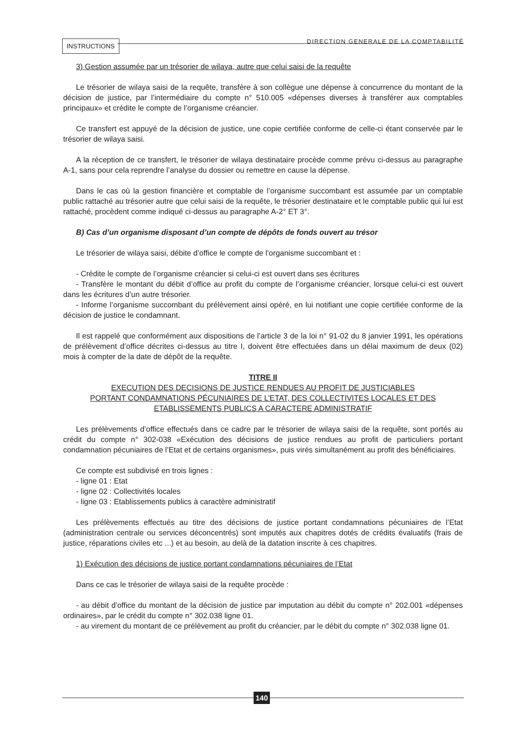INSTRUCTIONS
DIRECTION GENERALE DE LA COMPTABILITÉ
3) Gestion assumée par un trésorier de wilaya, autre que celui saisi de la requête
Le trésorier de wilaya saisi de la requête, transfère à son collègue une dépense à concurrence du montant de la décision de justice, par l’intermédiaire du compte n° 510.005 «dépenses diverses à transférer aux comptables principaux» et crédite le compte de l’organisme créancier.
Ce transfert est appuyé de la décision de justice, une copie certifiée conforme de celle-ci étant conservée par le trésorier de wilaya saisi.
A la réception de ce transfert, le trésorier de wilaya destinataire procède comme prévu ci-dessus au paragraphe A-1, sans pour cela reprendre l’analyse du dossier ou remettre en cause la dépense.
Dans le cas où la gestion financière et comptable de l’organisme succombant est assumée par un comptable public rattaché au trésorier autre que celui saisi de la requête, le trésorier destinataire et le comptable public qui lui est rattaché, procèdent comme indiqué ci-dessus au paragraphe A-2° ET 3°.
B) Cas d’un organisme disposant d’un compte de dépôts de fonds ouvert au trésor
Le trésorier de wilaya saisi, débite d’office le compte de l’organisme succombant et :
- Crédite le compte de l’organisme créancier si celui-ci est ouvert dans ses écritures
- Transfère le montant du débit d’office au profit du compte de l’organisme créancier, lorsque celui-ci est ouvert dans les écritures d’un autre trésorier.
- Informe l’organisme succombant du prélèvement ainsi opéré, en lui notifiant une copie certifiée conforme de la décision de justice le condamnant.
Il est rappelé que conformément aux dispositions de l’article 3 de la loi n° 91-02 du 8 janvier 1991, les opérations de prélèvement d’office décrites ci-dessus au titre I, doivent être effectuées dans un délai maximum de deux (02) mois à compter de la date de dépôt de la requête.
TITRE II
EXECUTION DES DECISIONS DE JUSTICE RENDUES AU PROFIT DE JUSTICIABLES
PORTANT CONDAMNATIONS PÉCUNIAIRES DE L’ETAT, DES COLLECTIVITES LOCALES ET DES
ETABLISSEMENTS PUBLICS A CARACTERE ADMINISTRATIF
Les prélèvements d’office effectués dans ce cadre par le trésorier de wilaya saisi de la requête, sont portés au crédit du compte n° 302-038 «Exécution des décisions de justice rendues au profit de particuliers portant condamnation pécuniaires de l’Etat et de certains organismes», puis virés simultanément au profit des bénéficiaires.
Ce compte est subdivisé en trois lignes :
- ligne 01 : Etat
- ligne 02 : Collectivités locales
- ligne 03 : Etablissements publics à caractère administratif
Les prélèvements effectués au titre des décisions de justice portant condamnations pécuniaires de l’Etat (administration centrale ou services déconcentrés) sont imputés aux chapitres dotés de crédits évaluatifs (frais de justice, réparations civiles etc ...) et au besoin, au delà de la datation inscrite à ces chapitres.
1) Exécution des décisions de justice portant condamnations pécuniaires de l’Etat
Dans ce cas le trésorier de wilaya saisi de la requête procède :
- au débit d’office du montant de la décision de justice par imputation au débit du compte n° 202.001 «dépenses ordinaires», par le crédit du compte n° 302.038 ligne 01.
- au virement du montant de ce prélèvement au profit du créancier, par le débit du compte n° 302.038 ligne 01.
140